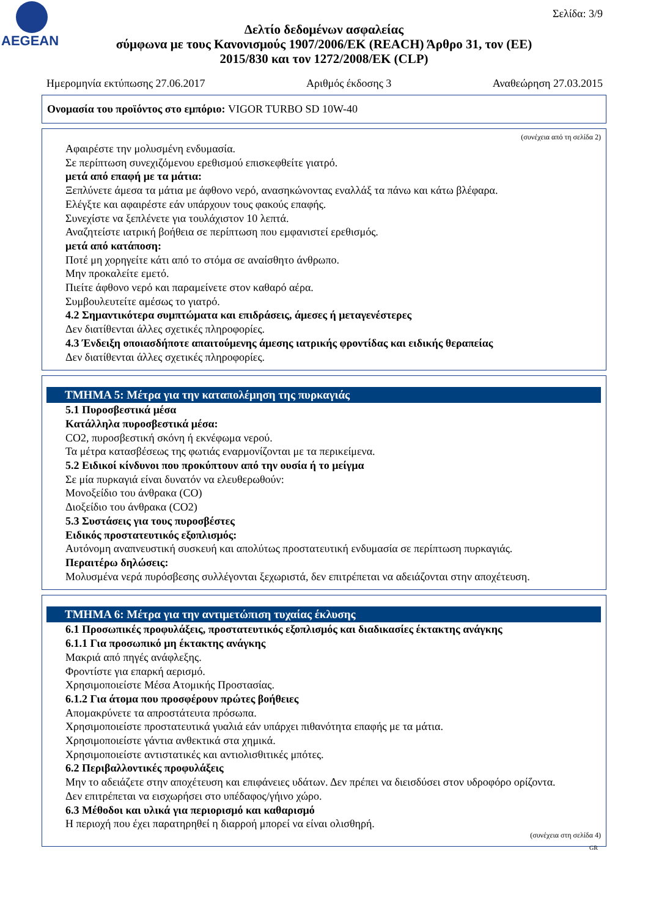AEGEAN Σελίδα: 3/9
Δελτίο δεδομένων ασφαλείας
σύμφωνα με τους Κανονισμούς 1907/2006/ΕΚ (REACH) Άρθρο 31, τον (ΕΕ) 2015/830 και τον 1272/2008/ΕΚ (CLP)
Ημερομηνία εκτύπωσης 27.06.2017 Αριθμός έκδοσης 3 Αναθεώρηση 27.03.2015
Ονομασία του προϊόντος στο εμπόριο: VIGOR TURBO SD 10W-40
(συνέχεια από τη σελίδα 2)
Αφαιρέστε την μολυσμένη ενδυμασία.
Σε περίπτωση συνεχιζόμενου ερεθισμού επισκεφθείτε γιατρό.
μετά από επαφή με τα μάτια:
Ξεπλύνετε άμεσα τα μάτια με άφθονο νερό, ανασηκώνοντας εναλλάξ τα πάνω και κάτω βλέφαρα.
Ελέγξτε και αφαιρέστε εάν υπάρχουν τους φακούς επαφής.
Συνεχίστε να ξεπλένετε για τουλάχιστον 10 λεπτά.
Αναζητείστε ιατρική βοήθεια σε περίπτωση που εμφανιστεί ερεθισμός.
μετά από κατάποση:
Ποτέ μη χορηγείτε κάτι από το στόμα σε αναίσθητο άνθρωπο.
Μην προκαλείτε εμετό.
Πιείτε άφθονο νερό και παραμείνετε στον καθαρό αέρα.
Συμβουλευτείτε αμέσως το γιατρό.
4.2 Σημαντικότερα συμπτώματα και επιδράσεις, άμεσες ή μεταγενέστερες
Δεν διατίθενται άλλες σχετικές πληροφορίες.
4.3 Ένδειξη οποιασδήποτε απαιτούμενης άμεσης ιατρικής φροντίδας και ειδικής θεραπείας
Δεν διατίθενται άλλες σχετικές πληροφορίες.
ΤΜΗΜΑ 5: Μέτρα για την καταπολέμηση της πυρκαγιάς
5.1 Πυροσβεστικά μέσα
Κατάλληλα πυροσβεστικά μέσα:
CO2, πυροσβεστική σκόνη ή εκνέφωμα νερού.
Τα μέτρα κατασβέσεως της φωτιάς εναρμονίζονται με τα περικείμενα.
5.2 Ειδικοί κίνδυνοι που προκύπτουν από την ουσία ή το μείγμα
Σε μία πυρκαγιά είναι δυνατόν να ελευθερωθούν:
Μονοξείδιο του άνθρακα (CO)
Διοξείδιο του άνθρακα (CO2)
5.3 Συστάσεις για τους πυροσβέστες
Ειδικός προστατευτικός εξοπλισμός:
Αυτόνομη αναπνευστική συσκευή και απολύτως προστατευτική ενδυμασία σε περίπτωση πυρκαγιάς.
Περαιτέρω δηλώσεις:
Μολυσμένα νερά πυρόσβεσης συλλέγονται ξεχωριστά, δεν επιτρέπεται να αδειάζονται στην αποχέτευση.
ΤΜΗΜΑ 6: Μέτρα για την αντιμετώπιση τυχαίας έκλυσης
6.1 Προσωπικές προφυλάξεις, προστατευτικός εξοπλισμός και διαδικασίες έκτακτης ανάγκης
6.1.1 Για προσωπικό μη έκτακτης ανάγκης
Μακριά από πηγές ανάφλεξης.
Φροντίστε για επαρκή αερισμό.
Χρησιμοποιείστε Μέσα Ατομικής Προστασίας.
6.1.2 Για άτομα που προσφέρουν πρώτες βοήθειες
Απομακρύνετε τα απροστάτευτα πρόσωπα.
Χρησιμοποιείστε προστατευτικά γυαλιά εάν υπάρχει πιθανότητα επαφής με τα μάτια.
Χρησιμοποιείστε γάντια ανθεκτικά στα χημικά.
Χρησιμοποιείστε αντιστατικές και αντιολισθιτικές μπότες.
6.2 Περιβαλλοντικές προφυλάξεις
Μην το αδειάζετε στην αποχέτευση και επιφάνειες υδάτων. Δεν πρέπει να διεισδύσει στον υδροφόρο ορίζοντα.
Δεν επιτρέπεται να εισχωρήσει στο υπέδαφος/γήινο χώρο.
6.3 Μέθοδοι και υλικά για περιορισμό και καθαρισμό
Η περιοχή που έχει παρατηρηθεί η διαρροή μπορεί να είναι ολισθηρή.
(συνέχεια στη σελίδα 4)
GR